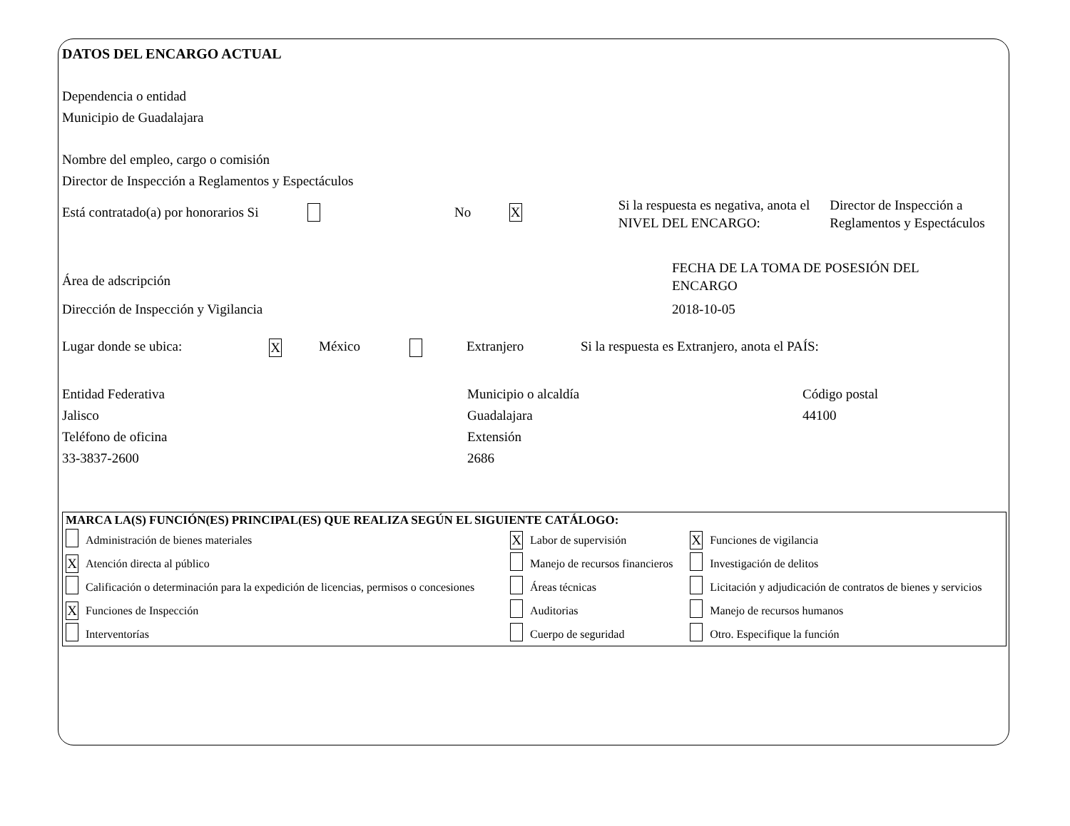DATOS DEL ENCARGO ACTUAL
Dependencia o entidad
Municipio de Guadalajara
Nombre del empleo, cargo o comisión
Director de Inspección a Reglamentos y Espectáculos
Está contratado(a) por honorarios Si
No
X
Si la respuesta es negativa, anota el NIVEL DEL ENCARGO:
Director de Inspección a Reglamentos y Espectáculos
Área de adscripción
FECHA DE LA TOMA DE POSESIÓN DEL ENCARGO
Dirección de Inspección y Vigilancia 2018-10-05
Lugar donde se ubica:
X
México Extranjero Si la respuesta es Extranjero, anota el PAÍS:
Entidad Federativa
Jalisco
Teléfono de oficina
33-3837-2600
Municipio o alcaldía
Guadalajara
Extensión
2686
Código postal
44100
| MARCA LA(S) FUNCIÓN(ES) PRINCIPAL(ES) QUE REALIZA SEGÚN EL SIGUIENTE CATÁLOGO: | | | | | |
| | Administración de bienes materiales | X | Labor de supervisión | X | Funciones de vigilancia |
| X | Atención directa al público | | Manejo de recursos financieros | | Investigación de delitos |
| | Calificación o determinación para la expedición de licencias, permisos o concesiones | | Áreas técnicas | | Licitación y adjudicación de contratos de bienes y servicios |
| X | Funciones de Inspección | | Auditorias | | Manejo de recursos humanos |
| | Interventorías | | Cuerpo de seguridad | | Otro. Especifique la función |